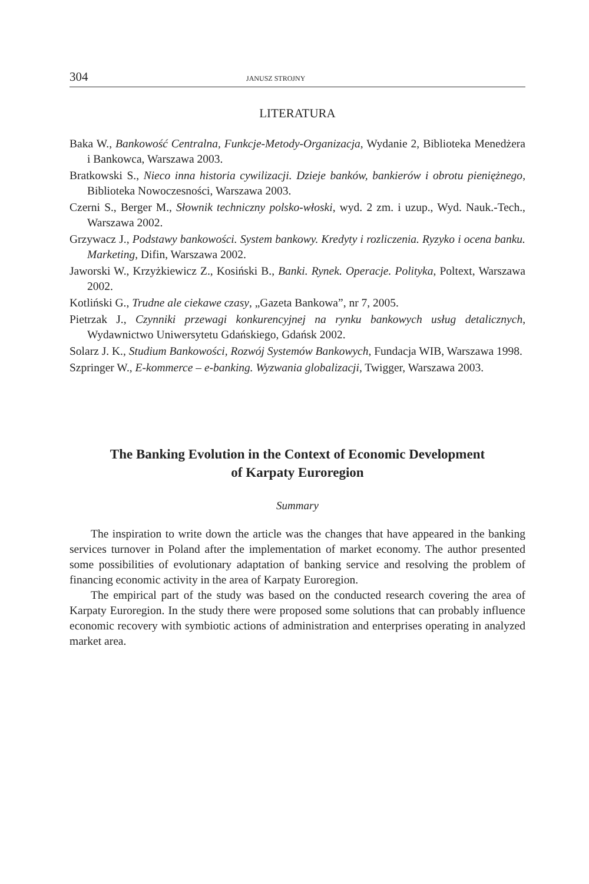304 JANUSZ STROJNY
LITERATURA
Baka W., Bankowość Centralna, Funkcje-Metody-Organizacja, Wydanie 2, Biblioteka Menedżera i Bankowca, Warszawa 2003.
Bratkowski S., Nieco inna historia cywilizacji. Dzieje banków, bankierów i obrotu pieniężnego, Biblioteka Nowoczesności, Warszawa 2003.
Czerni S., Berger M., Słownik techniczny polsko-włoski, wyd. 2 zm. i uzup., Wyd. Nauk.-Tech., Warszawa 2002.
Grzywacz J., Podstawy bankowości. System bankowy. Kredyty i rozliczenia. Ryzyko i ocena banku. Marketing, Difin, Warszawa 2002.
Jaworski W., Krzyżkiewicz Z., Kosiński B., Banki. Rynek. Operacje. Polityka, Poltext, Warszawa 2002.
Kotliński G., Trudne ale ciekawe czasy, „Gazeta Bankowa”, nr 7, 2005.
Pietrzak J., Czynniki przewagi konkurencyjnej na rynku bankowych usług detalicznych, Wydawnictwo Uniwersytetu Gdańskiego, Gdańsk 2002.
Solarz J. K., Studium Bankowości, Rozwój Systemów Bankowych, Fundacja WIB, Warszawa 1998.
Szpringer W., E-kommerce – e-banking. Wyzwania globalizacji, Twigger, Warszawa 2003.
The Banking Evolution in the Context of Economic Development
of Karpaty Euroregion
Summary
The inspiration to write down the article was the changes that have appeared in the banking services turnover in Poland after the implementation of market economy. The author presented some possibilities of evolutionary adaptation of banking service and resolving the problem of financing economic activity in the area of Karpaty Euroregion.
The empirical part of the study was based on the conducted research covering the area of Karpaty Euroregion. In the study there were proposed some solutions that can probably influence economic recovery with symbiotic actions of administration and enterprises operating in analyzed market area.